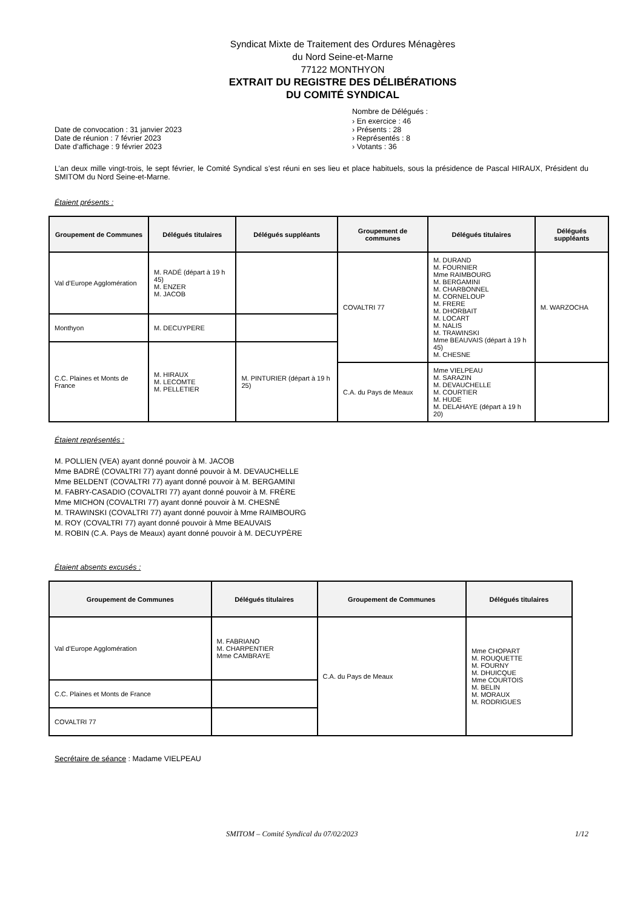Syndicat Mixte de Traitement des Ordures Ménagères
du Nord Seine-et-Marne
77122 MONTHYON
EXTRAIT DU REGISTRE DES DÉLIBÉRATIONS
DU COMITÉ SYNDICAL
Date de convocation : 31 janvier 2023
Date de réunion : 7 février 2023
Date d’affichage : 9 février 2023
Nombre de Délégués :
› En exercice : 46
› Présents : 28
› Représentés : 8
› Votants : 36
L’an deux mille vingt-trois, le sept février, le Comité Syndical s’est réuni en ses lieu et place habituels, sous la présidence de Pascal HIRAUX, Président du SMITOM du Nord Seine-et-Marne.
Étaient présents :
| Groupement de Communes | Délégués titulaires | Délégués suppléants | Groupement de communes | Délégués titulaires | Délégués suppléants |
| --- | --- | --- | --- | --- | --- |
| Val d’Europe Agglomération | M. RADÉ (départ à 19 h 45) M. ENZER M. JACOB | | COVALTRI 77 | M. DURAND M. FOURNIER Mme RAIMBOURG M. BERGAMINI M. CHARBONNEL M. CORNELOUP M. FRERE M. DHORBAIT M. LOCART M. NALIS M. TRAWINSKI Mme BEAUVAIS (départ à 19 h 45) M. CHESNE | M. WARZOCHA |
| Monthyon | M. DECUYPERE | | | | |
| C.C. Plaines et Monts de France | M. HIRAUX M. LECOMTE M. PELLETIER | M. PINTURIER (départ à 19 h 25) | | | |
| | | | C.A. du Pays de Meaux | Mme VIELPEAU M. SARAZIN M. DEVAUCHELLE M. COURTIER M. HUDE M. DELAHAYE (départ à 19 h 20) | |
Étaient représentés :
M. POLLIEN (VEA) ayant donné pouvoir à M. JACOB
Mme BADRÉ (COVALTRI 77) ayant donné pouvoir à M. DEVAUCHELLE
Mme BELDENT (COVALTRI 77) ayant donné pouvoir à M. BERGAMINI
M. FABRY-CASADIO (COVALTRI 77) ayant donné pouvoir à M. FRÈRE
Mme MICHON (COVALTRI 77) ayant donné pouvoir à M. CHESNÉ
M. TRAWINSKI (COVALTRI 77) ayant donné pouvoir à Mme RAIMBOURG
M. ROY (COVALTRI 77) ayant donné pouvoir à Mme BEAUVAIS
M. ROBIN (C.A. Pays de Meaux) ayant donné pouvoir à M. DECUYPÈRE
Étaient absents excusés :
| Groupement de Communes | Délégués titulaires | Groupement de Communes | Délégués titulaires |
| --- | --- | --- | --- |
| Val d’Europe Agglomération | M. FABRIANO M. CHARPENTIER Mme CAMBRAYE | C.A. du Pays de Meaux | Mme CHOPART M. ROUQUETTE M. FOURNY M. DHUICQUE Mme COURTOIS M. BELIN M. MORAUX M. RODRIGUES |
| C.C. Plaines et Monts de France | | | |
| COVALTRI 77 | | | |
Secrétaire de séance : Madame VIELPEAU
SMITOM – Comité Syndical du 07/02/2023 1/12